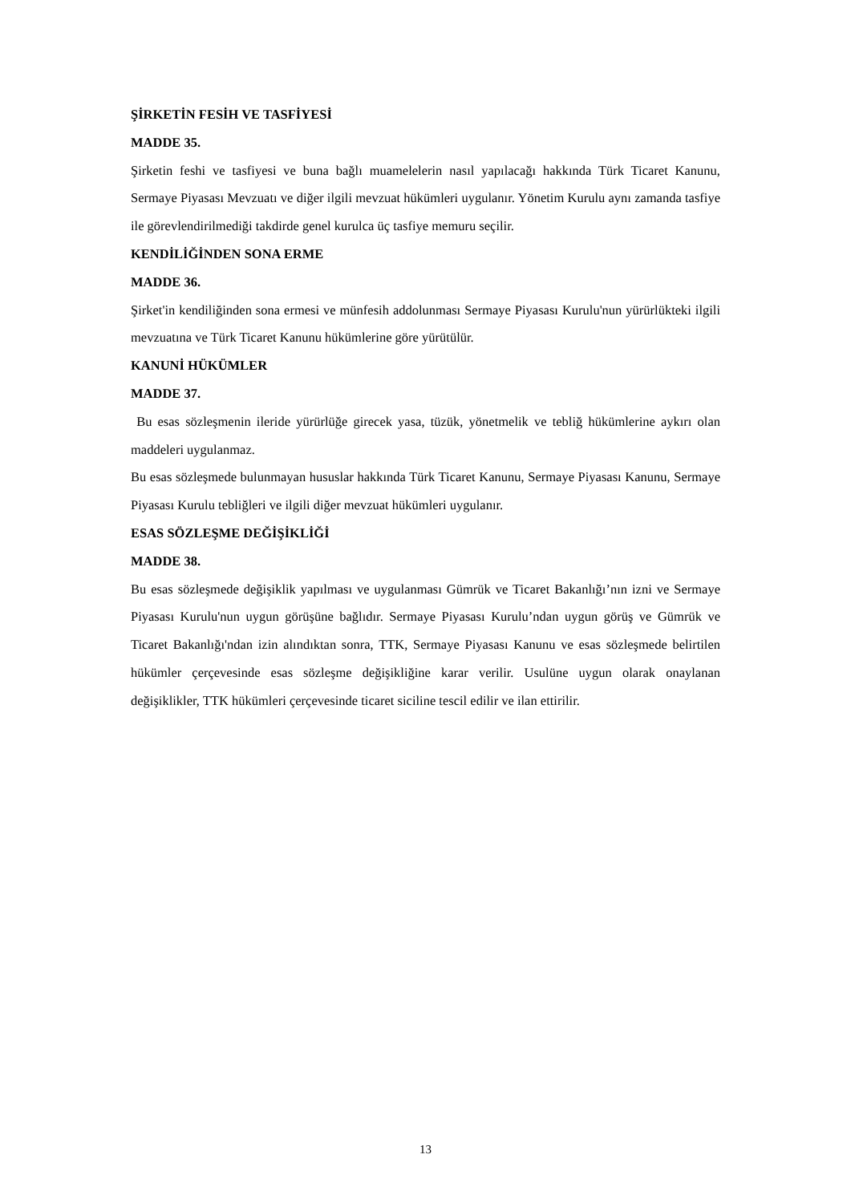ŞİRKETİN FESİH VE TASFİYESİ
MADDE 35.
Şirketin feshi ve tasfiyesi ve buna bağlı muamelelerin nasıl yapılacağı hakkında Türk Ticaret Kanunu, Sermaye Piyasası Mevzuatı ve diğer ilgili mevzuat hükümleri uygulanır. Yönetim Kurulu aynı zamanda tasfiye ile görevlendirilmediği takdirde genel kurulca üç tasfiye memuru seçilir.
KENDİLİĞİNDEN SONA ERME
MADDE 36.
Şirket'in kendiliğinden sona ermesi ve münfesih addolunması Sermaye Piyasası Kurulu'nun yürürlükteki ilgili mevzuatına ve Türk Ticaret Kanunu hükümlerine göre yürütülür.
KANUNİ HÜKÜMLER
MADDE 37.
Bu esas sözleşmenin ileride yürürlüğe girecek yasa, tüzük, yönetmelik ve tebliğ hükümlerine aykırı olan maddeleri uygulanmaz.
Bu esas sözleşmede bulunmayan hususlar hakkında Türk Ticaret Kanunu, Sermaye Piyasası Kanunu, Sermaye Piyasası Kurulu tebliğleri ve ilgili diğer mevzuat hükümleri uygulanır.
ESAS SÖZLEŞME DEĞİŞİKLİĞİ
MADDE 38.
Bu esas sözleşmede değişiklik yapılması ve uygulanması Gümrük ve Ticaret Bakanlığı’nın izni ve Sermaye Piyasası Kurulu'nun uygun görüşüne bağlıdır. Sermaye Piyasası Kurulu’ndan uygun görüş ve Gümrük ve Ticaret Bakanlığı'ndan izin alındıktan sonra, TTK, Sermaye Piyasası Kanunu ve esas sözleşmede belirtilen hükümler çerçevesinde esas sözleşme değişikliğine karar verilir. Usulüne uygun olarak onaylanan değişiklikler, TTK hükümleri çerçevesinde ticaret siciline tescil edilir ve ilan ettirilir.
13